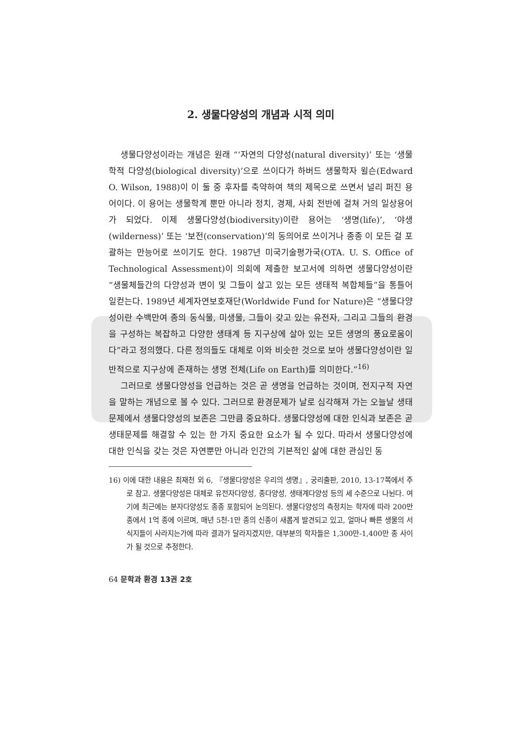2. 생물다양성의 개념과 시적 의미
생물다양성이라는 개념은 원래 “‘자연의 다양성(natural diversity)’ 또는 ‘생물학적 다양성(biological diversity)’으로 쓰이다가 하버드 생물학자 윌슨(Edward O. Wilson, 1988)이 이 둘 중 후자를 축약하여 책의 제목으로 쓰면서 널리 퍼진 용어이다. 이 용어는 생물학계 뿐만 아니라 정치, 경제, 사회 전반에 걸쳐 거의 일상용어가 되었다. 이제 생물다양성(biodiversity)이란 용어는 ‘생명(life)’, ‘야생(wilderness)’ 또는 ‘보전(conservation)’의 동의어로 쓰이거나 종종 이 모든 걸 포괄하는 만능어로 쓰이기도 한다. 1987년 미국기술평가국(OTA. U. S. Office of Technological Assessment)이 의회에 제출한 보고서에 의하면 생물다양성이란 “생물체들간의 다양성과 변이 및 그들이 살고 있는 모든 생태적 복합체들”을 통틀어 일컫는다. 1989년 세계자연보호재단(Worldwide Fund for Nature)은 “생물다양성이란 수백만여 종의 동식물, 미생물, 그들이 갖고 있는 유전자, 그리고 그들의 환경을 구성하는 복잡하고 다양한 생태계 등 지구상에 살아 있는 모든 생명의 풍요로움이다”라고 정의했다. 다른 정의들도 대체로 이와 비슷한 것으로 보아 생물다양성이란 일반적으로 지구상에 존재하는 생명 전체(Life on Earth)를 의미한다.”<sup>16)</sup>
그러므로 생물다양성을 언급하는 것은 곧 생명을 언급하는 것이며, 전지구적 자연을 말하는 개념으로 볼 수 있다. 그러므로 환경문제가 날로 심각해져 가는 오늘날 생태 문제에서 생물다양성의 보존은 그만큼 중요하다. 생물다양성에 대한 인식과 보존은 곧 생태문제를 해결할 수 있는 한 가지 중요한 요소가 될 수 있다. 따라서 생물다양성에 대한 인식을 갖는 것은 자연뿐만 아니라 인간의 기본적인 삶에 대한 관심인 동
16) 이에 대한 내용은 최재천 외 6, 『생물다양성은 우리의 생명』, 궁리출판, 2010, 13-17쪽에서 주로 참고. 생물다양성은 대체로 유전자다양성, 종다양성, 생태계다양성 등의 세 수준으로 나뉜다. 여기에 최근에는 분자다양성도 종종 포함되어 논의된다. 생물다양성의 측정치는 학자에 따라 200만 종에서 1억 종에 이르며, 매년 5천-1만 종의 신종이 새롭게 발견되고 있고, 얼마나 빠른 생물의 서식지들이 사라지는가에 따라 결과가 달라지겠지만, 대부분의 학자들은 1,300만-1,400만 종 사이가 될 것으로 추정한다.
64 문학과 환경 13권 2호